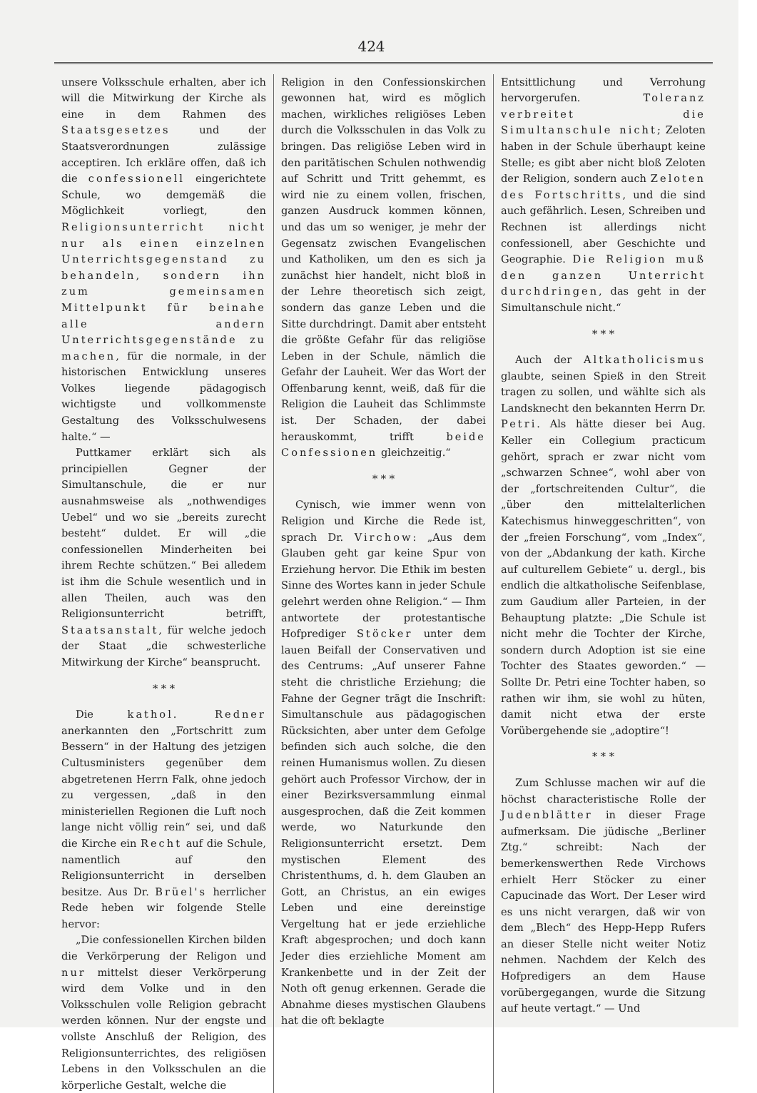424
unsere Volksschule erhalten, aber ich will die Mitwirkung der Kirche als eine in dem Rahmen des Staatsgesetzes und der Staatsverordnungen zulässige acceptiren. Ich erkläre offen, daß ich die confessionell eingerichtete Schule, wo demgemäß die Möglichkeit vorliegt, den Religionsunterricht nicht nur als einen einzelnen Unterrichtsgegenstand zu behandeln, sondern ihn zum gemeinsamen Mittelpunkt für beinahe alle andern Unterrichtsgegenstände zu machen, für die normale, in der historischen Entwicklung unseres Volkes liegende pädagogisch wichtigste und vollkommenste Gestaltung des Volksschulwesens halte.“ —
Puttkamer erklärt sich als principiellen Gegner der Simultanschule, die er nur ausnahmsweise als „nothwendiges Uebel“ und wo sie „bereits zurecht besteht“ duldet. Er will „die confessionellen Minderheiten bei ihrem Rechte schützen.“ Bei alledem ist ihm die Schule wesentlich und in allen Theilen, auch was den Religionsunterricht betrifft, Staatsanstalt, für welche jedoch der Staat „die schwesterliche Mitwirkung der Kirche“ beansprucht.
* * *
Die kathol. Redner anerkannten den „Fortschritt zum Bessern“ in der Haltung des jetzigen Cultusministers gegenüber dem abgetretenen Herrn Falk, ohne jedoch zu vergessen, „daß in den ministeriellen Regionen die Luft noch lange nicht völlig rein“ sei, und daß die Kirche ein Recht auf die Schule, namentlich auf den Religionsunterricht in derselben besitze. Aus Dr. Brüel's herrlicher Rede heben wir folgende Stelle hervor:
„Die confessionellen Kirchen bilden die Verkörperung der Religon und nur mittelst dieser Verkörperung wird dem Volke und in den Volksschulen volle Religion gebracht werden können. Nur der engste und vollste Anschluß der Religion, des Religionsunterrichtes, des religiösen Lebens in den Volksschulen an die körperliche Gestalt, welche die
Religion in den Confessionskirchen gewonnen hat, wird es möglich machen, wirkliches religiöses Leben durch die Volksschulen in das Volk zu bringen. Das religiöse Leben wird in den paritätischen Schulen nothwendig auf Schritt und Tritt gehemmt, es wird nie zu einem vollen, frischen, ganzen Ausdruck kommen können, und das um so weniger, je mehr der Gegensatz zwischen Evangelischen und Katholiken, um den es sich ja zunächst hier handelt, nicht bloß in der Lehre theoretisch sich zeigt, sondern das ganze Leben und die Sitte durchdringt. Damit aber entsteht die größte Gefahr für das religiöse Leben in der Schule, nämlich die Gefahr der Lauheit. Wer das Wort der Offenbarung kennt, weiß, daß für die Religion die Lauheit das Schlimmste ist. Der Schaden, der dabei herauskommt, trifft beide Confessionen gleichzeitig.“
* * *
Cynisch, wie immer wenn von Religion und Kirche die Rede ist, sprach Dr. Virchow: „Aus dem Glauben geht gar keine Spur von Erziehung hervor. Die Ethik im besten Sinne des Wortes kann in jeder Schule gelehrt werden ohne Religion.“ — Ihm antwortete der protestantische Hofprediger Stöcker unter dem lauen Beifall der Conservativen und des Centrums: „Auf unserer Fahne steht die christliche Erziehung; die Fahne der Gegner trägt die Inschrift: Simultanschule aus pädagogischen Rücksichten, aber unter dem Gefolge befinden sich auch solche, die den reinen Humanismus wollen. Zu diesen gehört auch Professor Virchow, der in einer Bezirksversammlung einmal ausgesprochen, daß die Zeit kommen werde, wo Naturkunde den Religionsunterricht ersetzt. Dem mystischen Element des Christenthums, d. h. dem Glauben an Gott, an Christus, an ein ewiges Leben und eine dereinstige Vergeltung hat er jede erziehliche Kraft abgesprochen; und doch kann Jeder dies erziehliche Moment am Krankenbette und in der Zeit der Noth oft genug erkennen. Gerade die Abnahme dieses mystischen Glaubens hat die oft beklagte
Entsittlichung und Verrohung hervorgerufen. Toleranz verbreitet die Simultanschule nicht; Zeloten haben in der Schule überhaupt keine Stelle; es gibt aber nicht bloß Zeloten der Religion, sondern auch Zeloten des Fortschritts, und die sind auch gefährlich. Lesen, Schreiben und Rechnen ist allerdings nicht confessionell, aber Geschichte und Geographie. Die Religion muß den ganzen Unterricht durchdringen, das geht in der Simultanschule nicht.“
* * *
Auch der Altkatholicismus glaubte, seinen Spieß in den Streit tragen zu sollen, und wählte sich als Landsknecht den bekannten Herrn Dr. Petri. Als hätte dieser bei Aug. Keller ein Collegium practicum gehört, sprach er zwar nicht vom „schwarzen Schnee“, wohl aber von der „fortschreitenden Cultur“, die „über den mittelalterlichen Katechismus hinweggeschritten“, von der „freien Forschung“, vom „Index“, von der „Abdankung der kath. Kirche auf culturellem Gebiete“ u. dergl., bis endlich die altkatholische Seifenblase, zum Gaudium aller Parteien, in der Behauptung platzte: „Die Schule ist nicht mehr die Tochter der Kirche, sondern durch Adoption ist sie eine Tochter des Staates geworden.“ — Sollte Dr. Petri eine Tochter haben, so rathen wir ihm, sie wohl zu hüten, damit nicht etwa der erste Vorübergehende sie „adoptire“!
* * *
Zum Schlusse machen wir auf die höchst characteristische Rolle der Judenblätter in dieser Frage aufmerksam. Die jüdische „Berliner Ztg.“ schreibt: Nach der bemerkenswerthen Rede Virchows erhielt Herr Stöcker zu einer Capucinade das Wort. Der Leser wird es uns nicht verargen, daß wir von dem „Blech“ des Hepp-Hepp Rufers an dieser Stelle nicht weiter Notiz nehmen. Nachdem der Kelch des Hofpredigers an dem Hause vorübergegangen, wurde die Sitzung auf heute vertagt.“ — Und